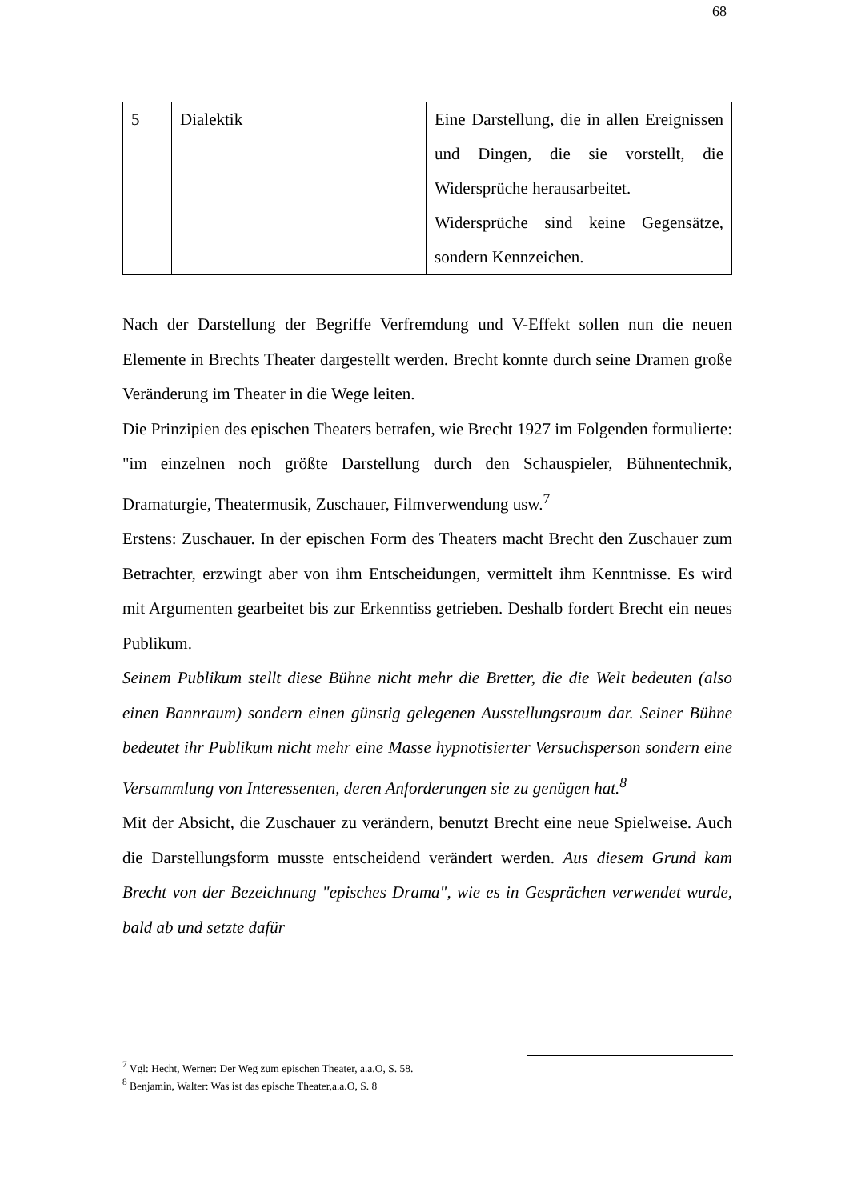68
| 5 | Dialektik | Eine Darstellung, die in allen Ereignissen und Dingen, die sie vorstellt, die Widersprüche herausarbeitet. Widersprüche sind keine Gegensätze, sondern Kennzeichen. |
Nach der Darstellung der Begriffe Verfremdung und V-Effekt sollen nun die neuen Elemente in Brechts Theater dargestellt werden. Brecht konnte durch seine Dramen große Veränderung im Theater in die Wege leiten.
Die Prinzipien des epischen Theaters betrafen, wie Brecht 1927 im Folgenden formulierte: "im einzelnen noch größte Darstellung durch den Schauspieler, Bühnentechnik, Dramaturgie, Theatermusik, Zuschauer, Filmverwendung usw.<sup>7</sup>
Erstens: Zuschauer. In der epischen Form des Theaters macht Brecht den Zuschauer zum Betrachter, erzwingt aber von ihm Entscheidungen, vermittelt ihm Kenntnisse. Es wird mit Argumenten gearbeitet bis zur Erkenntiss getrieben. Deshalb fordert Brecht ein neues Publikum.
Seinem Publikum stellt diese Bühne nicht mehr die Bretter, die die Welt bedeuten (also einen Bannraum) sondern einen günstig gelegenen Ausstellungsraum dar. Seiner Bühne bedeutet ihr Publikum nicht mehr eine Masse hypnotisierter Versuchsperson sondern eine Versammlung von Interessenten, deren Anforderungen sie zu genügen hat.<sup>8</sup>
Mit der Absicht, die Zuschauer zu verändern, benutzt Brecht eine neue Spielweise. Auch die Darstellungsform musste entscheidend verändert werden. Aus diesem Grund kam Brecht von der Bezeichnung "episches Drama", wie es in Gesprächen verwendet wurde, bald ab und setzte dafür
<sup>7</sup> Vgl: Hecht, Werner: Der Weg zum epischen Theater, a.a.O, S. 58.
<sup>8</sup> Benjamin, Walter: Was ist das epische Theater,a.a.O, S. 8